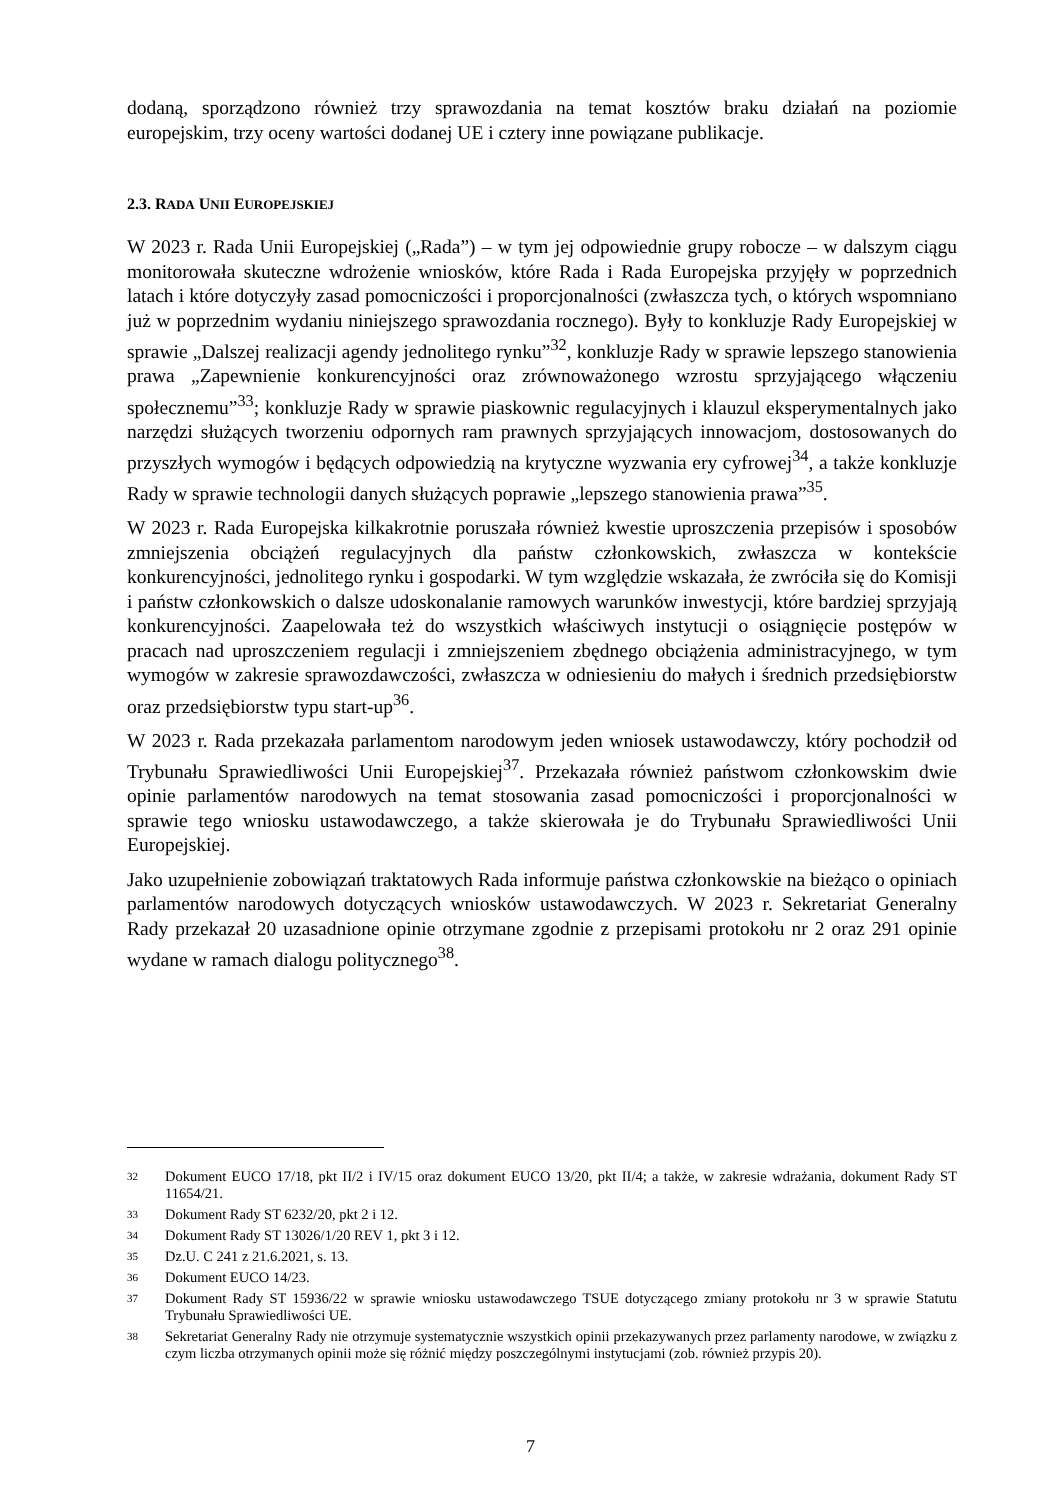dodaną, sporządzono również trzy sprawozdania na temat kosztów braku działań na poziomie europejskim, trzy oceny wartości dodanej UE i cztery inne powiązane publikacje.
2.3. RADA UNII EUROPEJSKIEJ
W 2023 r. Rada Unii Europejskiej („Rada”) – w tym jej odpowiednie grupy robocze – w dalszym ciągu monitorowała skuteczne wdrożenie wniosków, które Rada i Rada Europejska przyjęły w poprzednich latach i które dotyczyły zasad pomocniczości i proporcjonalności (zwłaszcza tych, o których wspomniano już w poprzednim wydaniu niniejszego sprawozdania rocznego). Były to konkluzje Rady Europejskiej w sprawie „Dalszej realizacji agendy jednolitego rynku”<sup>32</sup>, konkluzje Rady w sprawie lepszego stanowienia prawa „Zapewnienie konkurencyjności oraz zrównoważonego wzrostu sprzyjającego włączeniu społecznemu”<sup>33</sup>; konkluzje Rady w sprawie piaskownic regulacyjnych i klauzul eksperymentalnych jako narzędzi służących tworzeniu odpornych ram prawnych sprzyjających innowacjom, dostosowanych do przyszłych wymogów i będących odpowiedzią na krytyczne wyzwania ery cyfrowej<sup>34</sup>, a także konkluzje Rady w sprawie technologii danych służących poprawie „lepszego stanowienia prawa”<sup>35</sup>.
W 2023 r. Rada Europejska kilkakrotnie poruszała również kwestie uproszczenia przepisów i sposobów zmniejszenia obciążeń regulacyjnych dla państw członkowskich, zwłaszcza w kontekście konkurencyjności, jednolitego rynku i gospodarki. W tym względzie wskazała, że zwróciła się do Komisji i państw członkowskich o dalsze udoskonalanie ramowych warunków inwestycji, które bardziej sprzyjają konkurencyjności. Zaapelowała też do wszystkich właściwych instytucji o osiągnięcie postępów w pracach nad uproszczeniem regulacji i zmniejszeniem zbędnego obciążenia administracyjnego, w tym wymogów w zakresie sprawozdawczości, zwłaszcza w odniesieniu do małych i średnich przedsiębiorstw oraz przedsiębiorstw typu start-up<sup>36</sup>.
W 2023 r. Rada przekazała parlamentom narodowym jeden wniosek ustawodawczy, który pochodził od Trybunału Sprawiedliwości Unii Europejskiej<sup>37</sup>. Przekazała również państwom członkowskim dwie opinie parlamentów narodowych na temat stosowania zasad pomocniczości i proporcjonalności w sprawie tego wniosku ustawodawczego, a także skierowała je do Trybunału Sprawiedliwości Unii Europejskiej.
Jako uzupełnienie zobowiązań traktatowych Rada informuje państwa członkowskie na bieżąco o opiniach parlamentów narodowych dotyczących wniosków ustawodawczych. W 2023 r. Sekretariat Generalny Rady przekazał 20 uzasadnione opinie otrzymane zgodnie z przepisami protokołu nr 2 oraz 291 opinie wydane w ramach dialogu politycznego<sup>38</sup>.
32 Dokument EUCO 17/18, pkt II/2 i IV/15 oraz dokument EUCO 13/20, pkt II/4; a także, w zakresie wdrażania, dokument Rady ST 11654/21.
33 Dokument Rady ST 6232/20, pkt 2 i 12.
34 Dokument Rady ST 13026/1/20 REV 1, pkt 3 i 12.
35 Dz.U. C 241 z 21.6.2021, s. 13.
36 Dokument EUCO 14/23.
37 Dokument Rady ST 15936/22 w sprawie wniosku ustawodawczego TSUE dotyczącego zmiany protokołu nr 3 w sprawie Statutu Trybunału Sprawiedliwości UE.
38 Sekretariat Generalny Rady nie otrzymuje systematycznie wszystkich opinii przekazywanych przez parlamenty narodowe, w związku z czym liczba otrzymanych opinii może się różnić między poszczególnymi instytucjami (zob. również przypis 20).
7